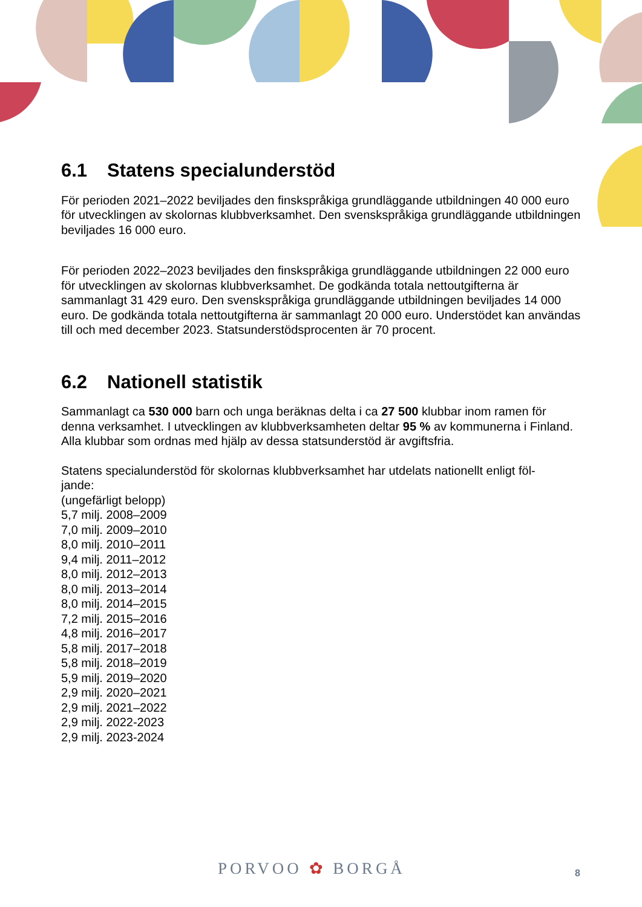6.1 Statens specialunderstöd
För perioden 2021–2022 beviljades den finskspråkiga grundläggande utbildningen 40 000 euro för utvecklingen av skolornas klubbverksamhet. Den svenskspråkiga grundläggande utbildningen beviljades 16 000 euro.
För perioden 2022–2023 beviljades den finskspråkiga grundläggande utbildningen 22 000 euro för utvecklingen av skolornas klubbverksamhet. De godkända totala nettoutgifterna är sammanlagt 31 429 euro. Den svenskspråkiga grundläggande utbildningen beviljades 14 000 euro. De godkända totala nettoutgifterna är sammanlagt 20 000 euro. Understödet kan användas till och med december 2023. Statsunderstödsprocenten är 70 procent.
6.2 Nationell statistik
Sammanlagt ca 530 000 barn och unga beräknas delta i ca 27 500 klubbar inom ramen för denna verksamhet. I utvecklingen av klubbverksamheten deltar 95 % av kommunerna i Finland. Alla klubbar som ordnas med hjälp av dessa statsunderstöd är avgiftsfria.
Statens specialunderstöd för skolornas klubbverksamhet har utdelats nationellt enligt föl-
jande:
(ungefärligt belopp)
5,7 milj. 2008–2009
7,0 milj. 2009–2010
8,0 milj. 2010–2011
9,4 milj. 2011–2012
8,0 milj. 2012–2013
8,0 milj. 2013–2014
8,0 milj. 2014–2015
7,2 milj. 2015–2016
4,8 milj. 2016–2017
5,8 milj. 2017–2018
5,8 milj. 2018–2019
5,9 milj. 2019–2020
2,9 milj. 2020–2021
2,9 milj. 2021–2022
2,9 milj. 2022-2023
2,9 milj. 2023-2024
PORVOO ✿ BORGÅ 8